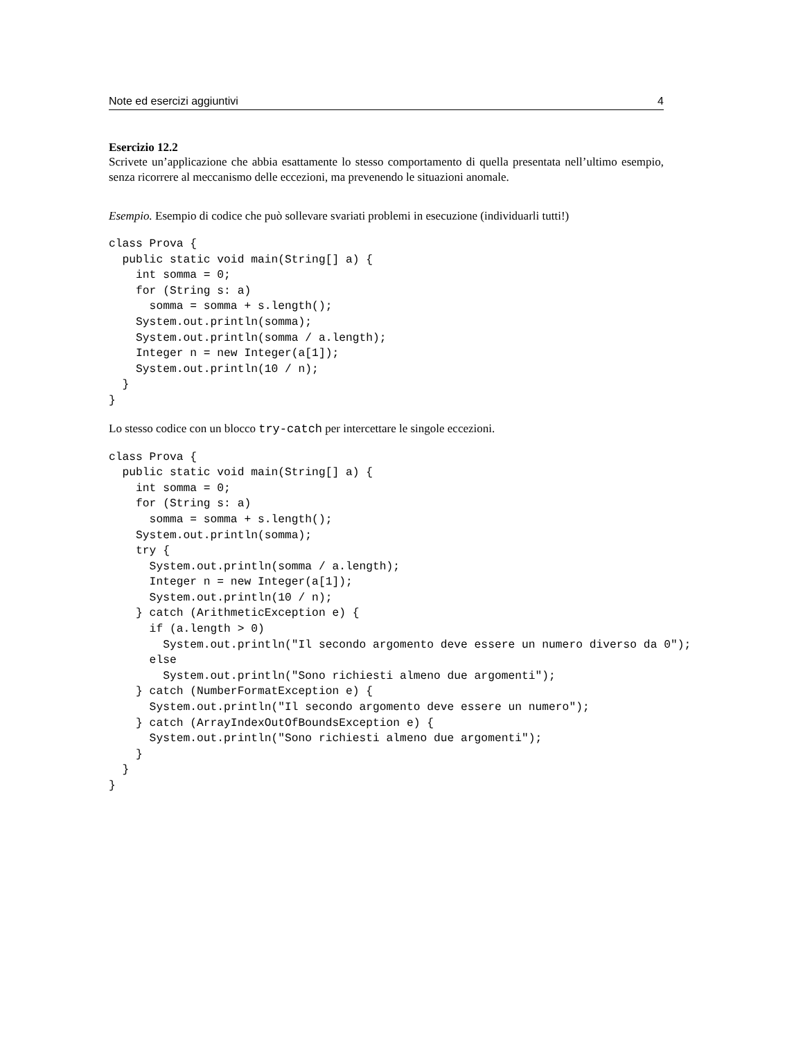Note ed esercizi aggiuntivi 4
Esercizio 12.2
Scrivete un’applicazione che abbia esattamente lo stesso comportamento di quella presentata nell’ultimo esempio, senza ricorrere al meccanismo delle eccezioni, ma prevenendo le situazioni anomale.
Esempio. Esempio di codice che può sollevare svariati problemi in esecuzione (individuarli tutti!)
class Prova {
  public static void main(String[] a) {
    int somma = 0;
    for (String s: a)
      somma = somma + s.length();
    System.out.println(somma);
    System.out.println(somma / a.length);
    Integer n = new Integer(a[1]);
    System.out.println(10 / n);
  }
}
Lo stesso codice con un blocco try-catch per intercettare le singole eccezioni.
class Prova {
  public static void main(String[] a) {
    int somma = 0;
    for (String s: a)
      somma = somma + s.length();
    System.out.println(somma);
    try {
      System.out.println(somma / a.length);
      Integer n = new Integer(a[1]);
      System.out.println(10 / n);
    } catch (ArithmeticException e) {
      if (a.length > 0)
        System.out.println("Il secondo argomento deve essere un numero diverso da 0");
      else
        System.out.println("Sono richiesti almeno due argomenti");
    } catch (NumberFormatException e) {
      System.out.println("Il secondo argomento deve essere un numero");
    } catch (ArrayIndexOutOfBoundsException e) {
      System.out.println("Sono richiesti almeno due argomenti");
    }
  }
}